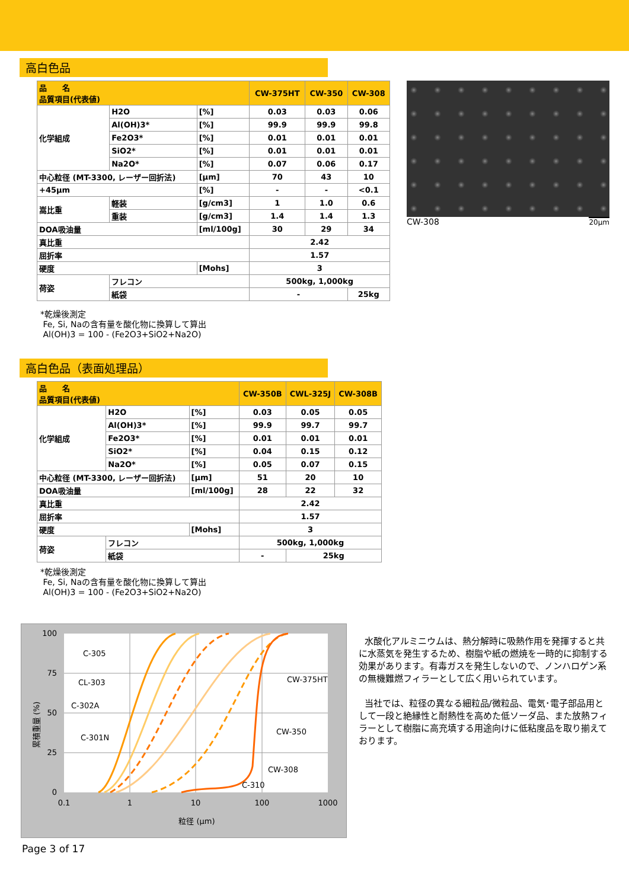高白色品
| 品 名 品質項目(代表値) | | | CW-375HT | CW-350 | CW-308 |
| --- | --- | --- | --- | --- | --- |
| 化学組成 | H2O | [%] | 0.03 | 0.03 | 0.06 |
| | Al(OH)3* | [%] | 99.9 | 99.9 | 99.8 |
| | Fe2O3* | [%] | 0.01 | 0.01 | 0.01 |
| | SiO2* | [%] | 0.01 | 0.01 | 0.01 |
| | Na2O* | [%] | 0.07 | 0.06 | 0.17 |
| 中心粒径 (MT-3300, レーザー回折法) | | [μm] | 70 | 43 | 10 |
| +45μm | | [%] | - | - | <0.1 |
| 嵩比重 | 軽装 | [g/cm3] | 1 | 1.0 | 0.6 |
| | 重装 | [g/cm3] | 1.4 | 1.4 | 1.3 |
| DOA吸油量 | | [ml/100g] | 30 | 29 | 34 |
| 真比重 | | | 2.42 | | |
| 屈折率 | | | 1.57 | | |
| 硬度 | | [Mohs] | 3 | | |
| 荷姿 | フレコン | | 500kg, 1,000kg | | |
| | 紙袋 | | - | | 25kg |
CW-308 20μm
*乾燥後測定
Fe, Si, Naの含有量を酸化物に換算して算出
Al(OH)3 = 100 - (Fe2O3+SiO2+Na2O)
高白色品（表面処理品）
| 品 名 品質項目(代表値) | | | CW-350B | CWL-325J | CW-308B |
| --- | --- | --- | --- | --- | --- |
| 化学組成 | H2O | [%] | 0.03 | 0.05 | 0.05 |
| | Al(OH)3* | [%] | 99.9 | 99.7 | 99.7 |
| | Fe2O3* | [%] | 0.01 | 0.01 | 0.01 |
| | SiO2* | [%] | 0.04 | 0.15 | 0.12 |
| | Na2O* | [%] | 0.05 | 0.07 | 0.15 |
| 中心粒径 (MT-3300, レーザー回折法) | | [μm] | 51 | 20 | 10 |
| DOA吸油量 | | [ml/100g] | 28 | 22 | 32 |
| 真比重 | | | 2.42 | | |
| 屈折率 | | | 1.57 | | |
| 硬度 | | [Mohs] | 3 | | |
| 荷姿 | フレコン | | 500kg, 1,000kg | | |
| | 紙袋 | | - | 25kg | |
*乾燥後測定
Fe, Si, Naの含有量を酸化物に換算して算出
Al(OH)3 = 100 - (Fe2O3+SiO2+Na2O)
100
75
50
25
0
0.1
1
10
100
1000
粒径 (μm)
C-305
CL-303
C-302A
C-301N
CW-375HT
CW-350
CW-308
C-310
累積重量 (%)
水酸化アルミニウムは、熱分解時に吸熱作用を発揮すると共に水蒸気を発生するため、樹脂や紙の燃焼を一時的に抑制する効果があります。有毒ガスを発生しないので、ノンハロゲン系の無機難燃フィラーとして広く用いられています。
当社では、粒径の異なる細粒品/微粒品、電気･電子部品用として一段と絶縁性と耐熱性を高めた低ソーダ品、また放熱フィラーとして樹脂に高充填する用途向けに低粘度品を取り揃えております。
Page 3 of 17